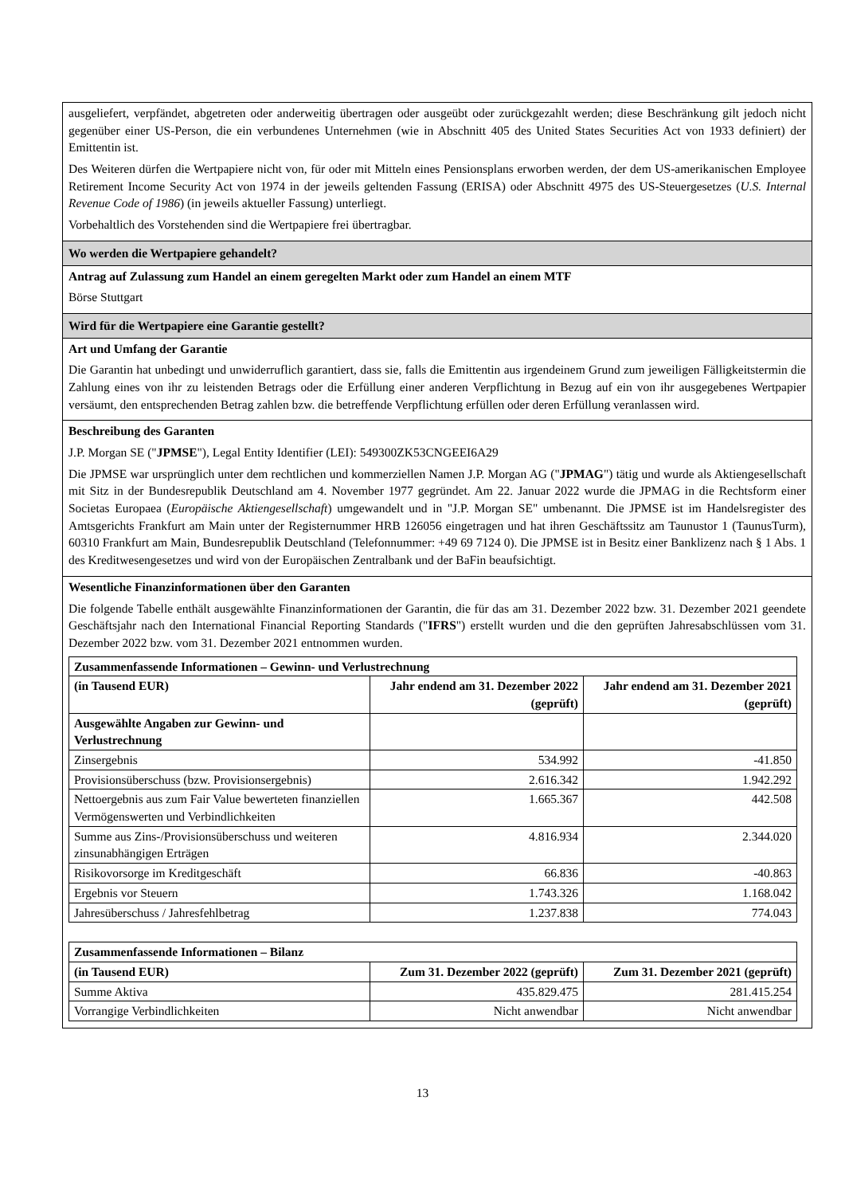ausgeliefert, verpfändet, abgetreten oder anderweitig übertragen oder ausgeübt oder zurückgezahlt werden; diese Beschränkung gilt jedoch nicht gegenüber einer US-Person, die ein verbundenes Unternehmen (wie in Abschnitt 405 des United States Securities Act von 1933 definiert) der Emittentin ist.
Des Weiteren dürfen die Wertpapiere nicht von, für oder mit Mitteln eines Pensionsplans erworben werden, der dem US-amerikanischen Employee Retirement Income Security Act von 1974 in der jeweils geltenden Fassung (ERISA) oder Abschnitt 4975 des US-Steuergesetzes (U.S. Internal Revenue Code of 1986) (in jeweils aktueller Fassung) unterliegt.
Vorbehaltlich des Vorstehenden sind die Wertpapiere frei übertragbar.
Wo werden die Wertpapiere gehandelt?
Antrag auf Zulassung zum Handel an einem geregelten Markt oder zum Handel an einem MTF
Börse Stuttgart
Wird für die Wertpapiere eine Garantie gestellt?
Art und Umfang der Garantie
Die Garantin hat unbedingt und unwiderruflich garantiert, dass sie, falls die Emittentin aus irgendeinem Grund zum jeweiligen Fälligkeitstermin die Zahlung eines von ihr zu leistenden Betrags oder die Erfüllung einer anderen Verpflichtung in Bezug auf ein von ihr ausgegebenes Wertpapier versäumt, den entsprechenden Betrag zahlen bzw. die betreffende Verpflichtung erfüllen oder deren Erfüllung veranlassen wird.
Beschreibung des Garanten
J.P. Morgan SE ("JPMSE"), Legal Entity Identifier (LEI): 549300ZK53CNGEEI6A29
Die JPMSE war ursprünglich unter dem rechtlichen und kommerziellen Namen J.P. Morgan AG ("JPMAG") tätig und wurde als Aktiengesellschaft mit Sitz in der Bundesrepublik Deutschland am 4. November 1977 gegründet. Am 22. Januar 2022 wurde die JPMAG in die Rechtsform einer Societas Europaea (Europäische Aktiengesellschaft) umgewandelt und in "J.P. Morgan SE" umbenannt. Die JPMSE ist im Handelsregister des Amtsgerichts Frankfurt am Main unter der Registernummer HRB 126056 eingetragen und hat ihren Geschäftssitz am Taunustor 1 (TaunusTurm), 60310 Frankfurt am Main, Bundesrepublik Deutschland (Telefonnummer: +49 69 7124 0). Die JPMSE ist in Besitz einer Banklizenz nach § 1 Abs. 1 des Kreditwesengesetzes und wird von der Europäischen Zentralbank und der BaFin beaufsichtigt.
Wesentliche Finanzinformationen über den Garanten
Die folgende Tabelle enthält ausgewählte Finanzinformationen der Garantin, die für das am 31. Dezember 2022 bzw. 31. Dezember 2021 geendete Geschäftsjahr nach den International Financial Reporting Standards ("IFRS") erstellt wurden und die den geprüften Jahresabschlüssen vom 31. Dezember 2022 bzw. vom 31. Dezember 2021 entnommen wurden.
| Zusammenfassende Informationen – Gewinn- und Verlustrechnung | | |
| --- | --- | --- |
| (in Tausend EUR) | Jahr endend am 31. Dezember 2022 (geprüft) | Jahr endend am 31. Dezember 2021 (geprüft) |
| Ausgewählte Angaben zur Gewinn- und Verlustrechnung | | |
| Zinsergebnis | 534.992 | -41.850 |
| Provisionsüberschuss (bzw. Provisionsergebnis) | 2.616.342 | 1.942.292 |
| Nettoergebnis aus zum Fair Value bewerteten finanziellen Vermögenswerten und Verbindlichkeiten | 1.665.367 | 442.508 |
| Summe aus Zins-/Provisionsüberschuss und weiteren zinsunabhängigen Erträgen | 4.816.934 | 2.344.020 |
| Risikovorsorge im Kreditgeschäft | 66.836 | -40.863 |
| Ergebnis vor Steuern | 1.743.326 | 1.168.042 |
| Jahresüberschuss / Jahresfehlbetrag | 1.237.838 | 774.043 |
| Zusammenfassende Informationen – Bilanz | | |
| --- | --- | --- |
| (in Tausend EUR) | Zum 31. Dezember 2022 (geprüft) | Zum 31. Dezember 2021 (geprüft) |
| Summe Aktiva | 435.829.475 | 281.415.254 |
| Vorrangige Verbindlichkeiten | Nicht anwendbar | Nicht anwendbar |
13